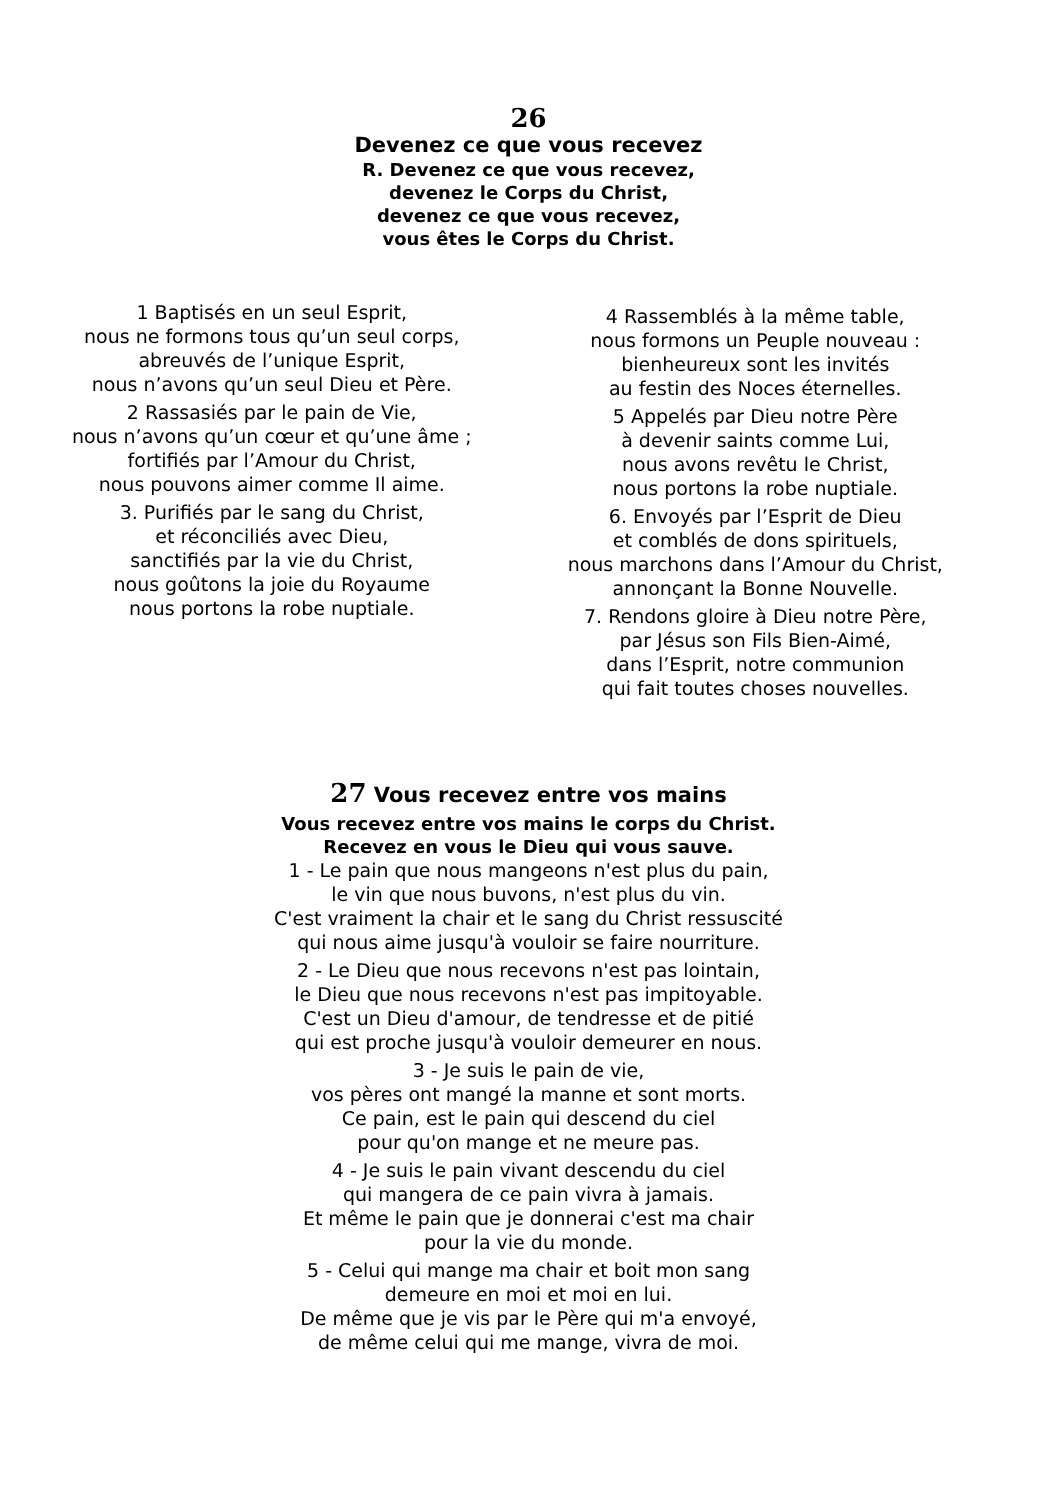26
Devenez ce que vous recevez
R. Devenez ce que vous recevez,
devenez le Corps du Christ,
devenez ce que vous recevez,
vous êtes le Corps du Christ.
1 Baptisés en un seul Esprit,
nous ne formons tous qu’un seul corps,
abreuvés de l’unique Esprit,
nous n’avons qu’un seul Dieu et Père.
2 Rassasiés par le pain de Vie,
nous n’avons qu’un cœur et qu’une âme ;
fortifiés par l’Amour du Christ,
nous pouvons aimer comme Il aime.
3. Purifiés par le sang du Christ,
et réconciliés avec Dieu,
sanctifiés par la vie du Christ,
nous goûtons la joie du Royaume
nous portons la robe nuptiale.
4 Rassemblés à la même table,
nous formons un Peuple nouveau :
bienheureux sont les invités
au festin des Noces éternelles.
5 Appelés par Dieu notre Père
à devenir saints comme Lui,
nous avons revêtu le Christ,
nous portons la robe nuptiale.
6. Envoyés par l’Esprit de Dieu
et comblés de dons spirituels,
nous marchons dans l’Amour du Christ,
annonçant la Bonne Nouvelle.
7. Rendons gloire à Dieu notre Père,
par Jésus son Fils Bien-Aimé,
dans l’Esprit, notre communion
qui fait toutes choses nouvelles.
27 Vous recevez entre vos mains
Vous recevez entre vos mains le corps du Christ.
Recevez en vous le Dieu qui vous sauve.
1 - Le pain que nous mangeons n'est plus du pain,
le vin que nous buvons, n'est plus du vin.
C'est vraiment la chair et le sang du Christ ressuscité
qui nous aime jusqu'à vouloir se faire nourriture.
2 - Le Dieu que nous recevons n'est pas lointain,
le Dieu que nous recevons n'est pas impitoyable.
C'est un Dieu d'amour, de tendresse et de pitié
qui est proche jusqu'à vouloir demeurer en nous.
3 - Je suis le pain de vie,
vos pères ont mangé la manne et sont morts.
Ce pain, est le pain qui descend du ciel
pour qu'on mange et ne meure pas.
4 - Je suis le pain vivant descendu du ciel
qui mangera de ce pain vivra à jamais.
Et même le pain que je donnerai c'est ma chair
pour la vie du monde.
5 - Celui qui mange ma chair et boit mon sang
demeure en moi et moi en lui.
De même que je vis par le Père qui m'a envoyé,
de même celui qui me mange, vivra de moi.